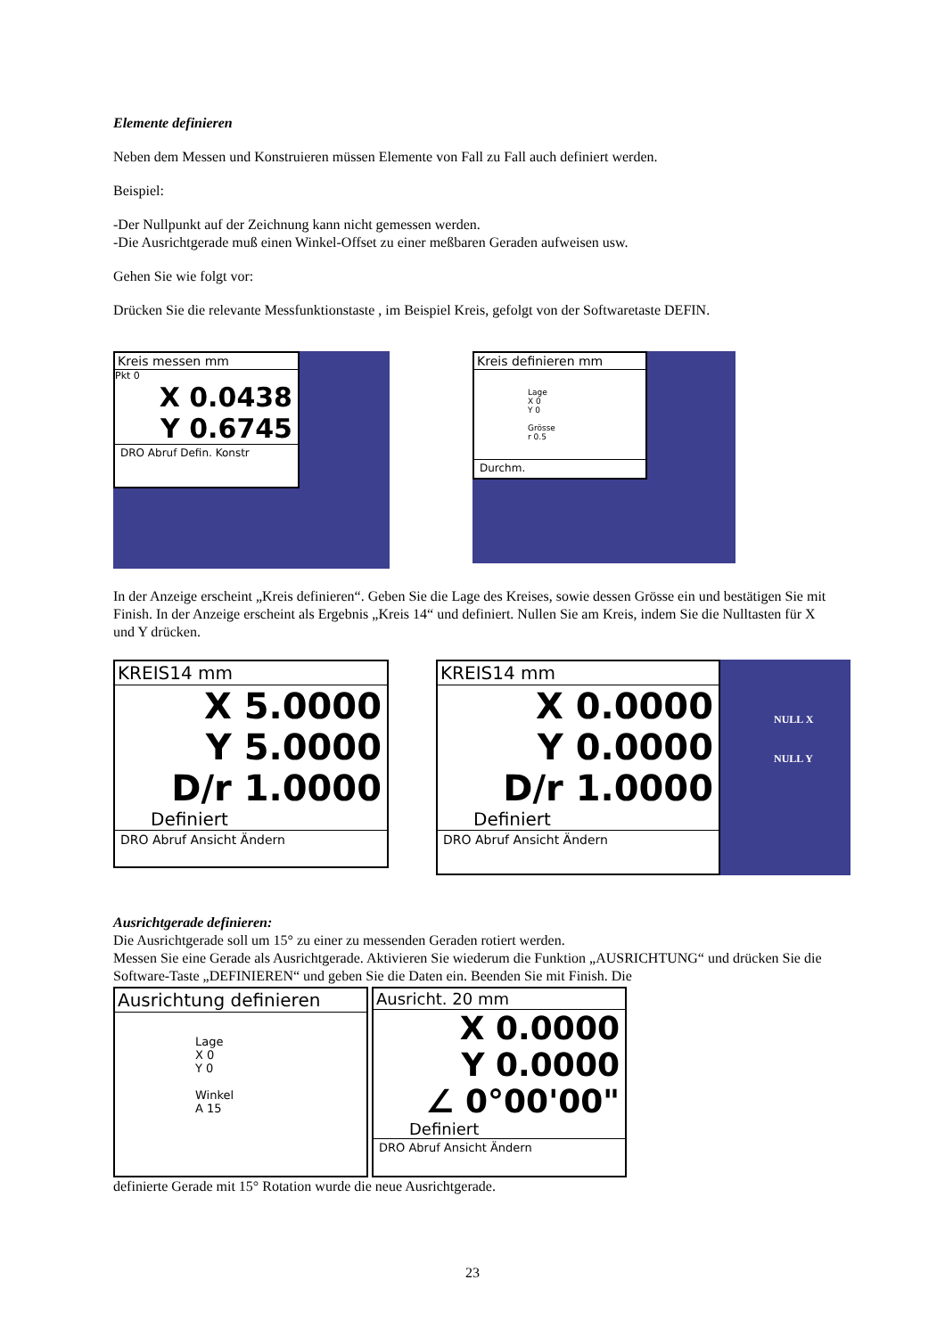Elemente definieren
Neben dem Messen und Konstruieren müssen Elemente von Fall zu Fall auch definiert werden.
Beispiel:
-Der Nullpunkt auf der Zeichnung kann nicht gemessen werden.
-Die Ausrichtgerade muß einen Winkel-Offset zu einer meßbaren Geraden aufweisen usw.
Gehen Sie wie folgt vor:
Drücken Sie die relevante Messfunktionstaste , im Beispiel Kreis, gefolgt von der Softwaretaste DEFIN.
Kreis messen mm
Pkt 0
X 0.0438
Y 0.6745
DRO Abruf Defin. Konstr
Kreis definieren mm
Lage
X 0
Y 0
Grösse
r 0.5
Durchm.
In der Anzeige erscheint „Kreis definieren“. Geben Sie die Lage des Kreises, sowie dessen Grösse ein und bestätigen Sie mit Finish. In der Anzeige erscheint als Ergebnis „Kreis 14“ und definiert. Nullen Sie am Kreis, indem Sie die Nulltasten für X und Y drücken.
KREIS14 mm
X 5.0000
Y 5.0000
D/r 1.0000
Definiert
DRO Abruf Ansicht Ändern
KREIS14 mm
X 0.0000
Y 0.0000
D/r 1.0000
Definiert
DRO Abruf Ansicht Ändern
NULL X
NULL Y
Ausrichtgerade definieren:
Die Ausrichtgerade soll um 15° zu einer zu messenden Geraden rotiert werden.
Messen Sie eine Gerade als Ausrichtgerade. Aktivieren Sie wiederum die Funktion „AUSRICHTUNG“ und drücken Sie die Software-Taste „DEFINIEREN“ und geben Sie die Daten ein. Beenden Sie mit Finish. Die
Ausrichtung definieren
Lage
X 0
Y 0
Winkel
A 15
Ausricht. 20 mm
X 0.0000
Y 0.0000
∠ 0°00'00"
Definiert
DRO Abruf Ansicht Ändern
definierte Gerade mit 15° Rotation wurde die neue Ausrichtgerade.
23